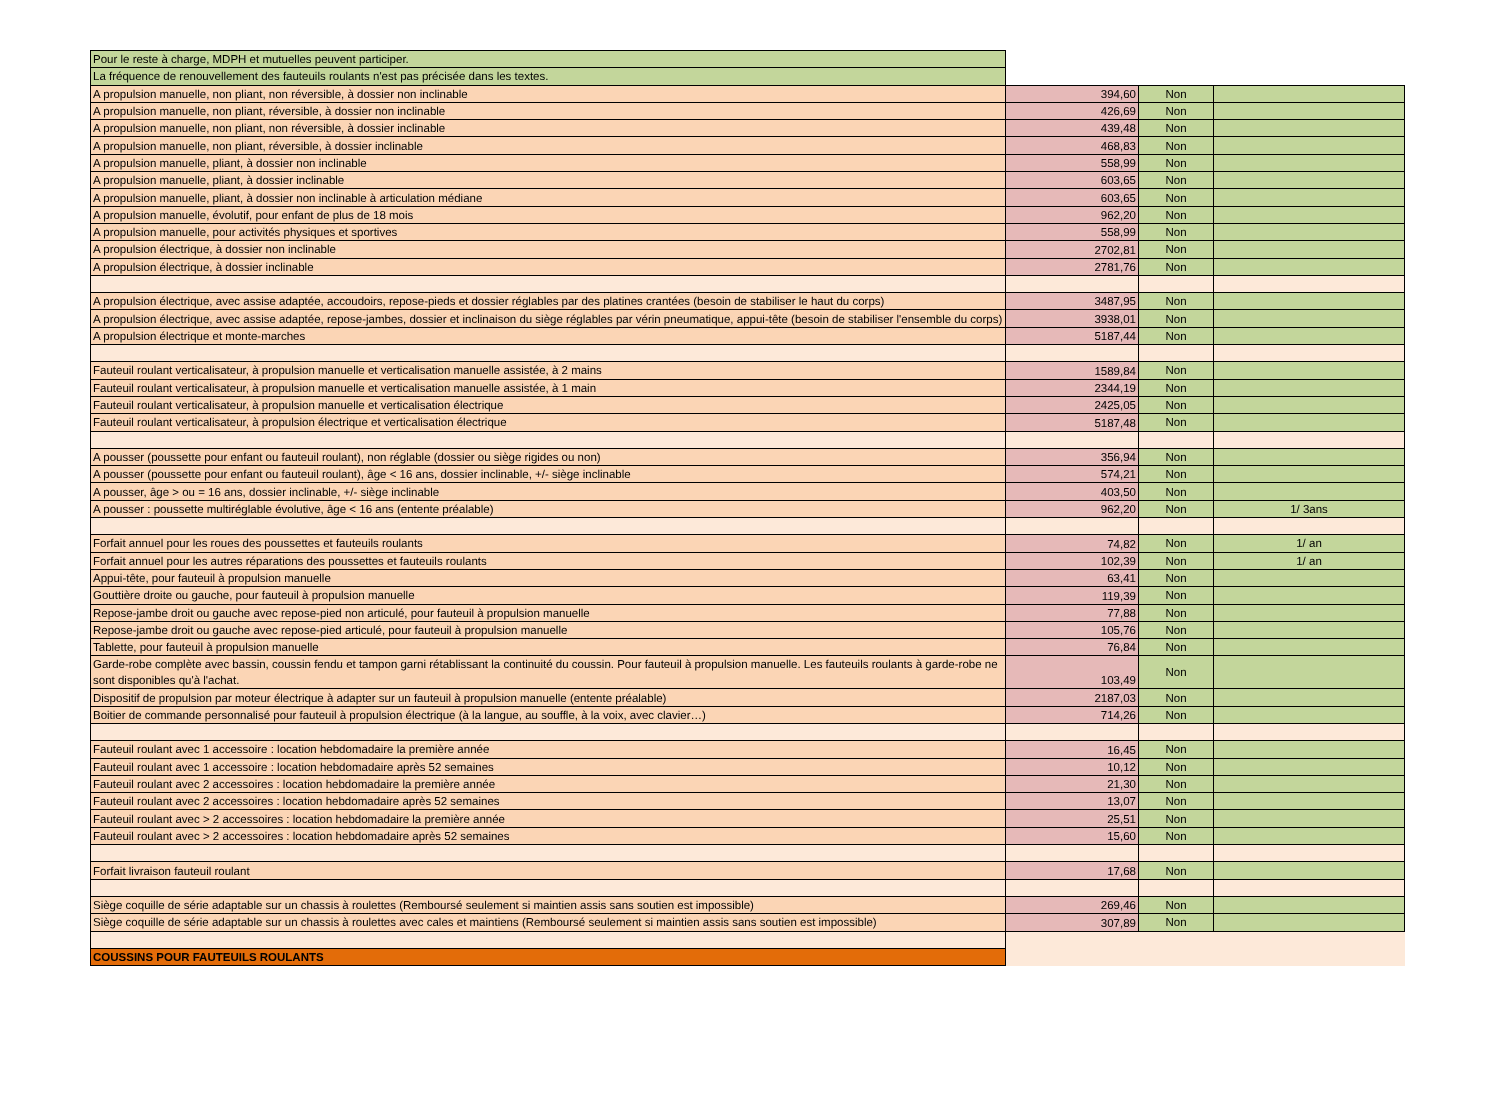| Pour le reste à charge, MDPH et mutuelles peuvent participer. | | | |
| La fréquence de renouvellement des fauteuils roulants n'est pas précisée dans les textes. | | | |
| A propulsion manuelle, non pliant, non réversible, à dossier non inclinable | 394,60 | Non | |
| A propulsion manuelle, non pliant, réversible, à dossier non inclinable | 426,69 | Non | |
| A propulsion manuelle, non pliant, non réversible, à dossier inclinable | 439,48 | Non | |
| A propulsion manuelle, non pliant, réversible, à dossier inclinable | 468,83 | Non | |
| A propulsion manuelle, pliant, à dossier non inclinable | 558,99 | Non | |
| A propulsion manuelle, pliant, à dossier inclinable | 603,65 | Non | |
| A propulsion manuelle, pliant, à dossier non inclinable à articulation médiane | 603,65 | Non | |
| A propulsion manuelle, évolutif, pour enfant de plus de 18 mois | 962,20 | Non | |
| A propulsion manuelle, pour activités physiques et sportives | 558,99 | Non | |
| A propulsion électrique, à dossier non inclinable | 2702,81 | Non | |
| A propulsion électrique, à dossier inclinable | 2781,76 | Non | |
| A propulsion électrique, avec assise adaptée, accoudoirs, repose-pieds et dossier réglables par des platines crantées (besoin de stabiliser le haut du corps) | 3487,95 | Non | |
| A propulsion électrique, avec assise adaptée, repose-jambes, dossier et inclinaison du siège réglables par vérin pneumatique, appui-tête (besoin de stabiliser l'ensemble du corps) | 3938,01 | Non | |
| A propulsion électrique et monte-marches | 5187,44 | Non | |
| Fauteuil roulant verticalisateur, à propulsion manuelle et verticalisation manuelle assistée, à 2 mains | 1589,84 | Non | |
| Fauteuil roulant verticalisateur, à propulsion manuelle et verticalisation manuelle assistée, à 1 main | 2344,19 | Non | |
| Fauteuil roulant verticalisateur, à propulsion manuelle et verticalisation électrique | 2425,05 | Non | |
| Fauteuil roulant verticalisateur, à propulsion électrique et verticalisation électrique | 5187,48 | Non | |
| A pousser (poussette pour enfant ou fauteuil roulant), non réglable (dossier ou siège rigides ou non) | 356,94 | Non | |
| A pousser (poussette pour enfant ou fauteuil roulant), âge < 16 ans, dossier inclinable, +/- siège inclinable | 574,21 | Non | |
| A pousser, âge > ou = 16 ans, dossier inclinable, +/- siège inclinable | 403,50 | Non | |
| A pousser : poussette multiréglable évolutive, âge < 16 ans (entente préalable) | 962,20 | Non | 1/ 3ans |
| Forfait annuel pour les roues des poussettes et fauteuils roulants | 74,82 | Non | 1/ an |
| Forfait annuel pour les autres réparations des poussettes et fauteuils roulants | 102,39 | Non | 1/ an |
| Appui-tête, pour fauteuil à propulsion manuelle | 63,41 | Non | |
| Gouttière droite ou gauche, pour fauteuil à propulsion manuelle | 119,39 | Non | |
| Repose-jambe droit ou gauche avec repose-pied non articulé, pour fauteuil à propulsion manuelle | 77,88 | Non | |
| Repose-jambe droit ou gauche avec repose-pied articulé, pour fauteuil à propulsion manuelle | 105,76 | Non | |
| Tablette, pour fauteuil à propulsion manuelle | 76,84 | Non | |
| Garde-robe complète avec bassin, coussin fendu et tampon garni rétablissant la continuité du coussin. Pour fauteuil à propulsion manuelle. Les fauteuils roulants à garde-robe ne sont disponibles qu'à l'achat. | 103,49 | Non | |
| Dispositif de propulsion par moteur électrique à adapter sur un fauteuil à propulsion manuelle (entente préalable) | 2187,03 | Non | |
| Boitier de commande personnalisé pour fauteuil à propulsion électrique (à la langue, au souffle, à la voix, avec clavier…) | 714,26 | Non | |
| Fauteuil roulant avec 1 accessoire : location hebdomadaire la première année | 16,45 | Non | |
| Fauteuil roulant avec 1 accessoire : location hebdomadaire après 52 semaines | 10,12 | Non | |
| Fauteuil roulant avec 2 accessoires : location hebdomadaire la première année | 21,30 | Non | |
| Fauteuil roulant avec 2 accessoires : location hebdomadaire après 52 semaines | 13,07 | Non | |
| Fauteuil roulant avec > 2 accessoires : location hebdomadaire la première année | 25,51 | Non | |
| Fauteuil roulant avec > 2 accessoires : location hebdomadaire après 52 semaines | 15,60 | Non | |
| Forfait livraison fauteuil roulant | 17,68 | Non | |
| Siège coquille de série adaptable sur un chassis à roulettes (Remboursé seulement si maintien assis sans soutien est impossible) | 269,46 | Non | |
| Siège coquille de série adaptable sur un chassis à roulettes avec cales et maintiens (Remboursé seulement si maintien assis sans soutien est impossible) | 307,89 | Non | |
| COUSSINS POUR FAUTEUILS ROULANTS | | | |